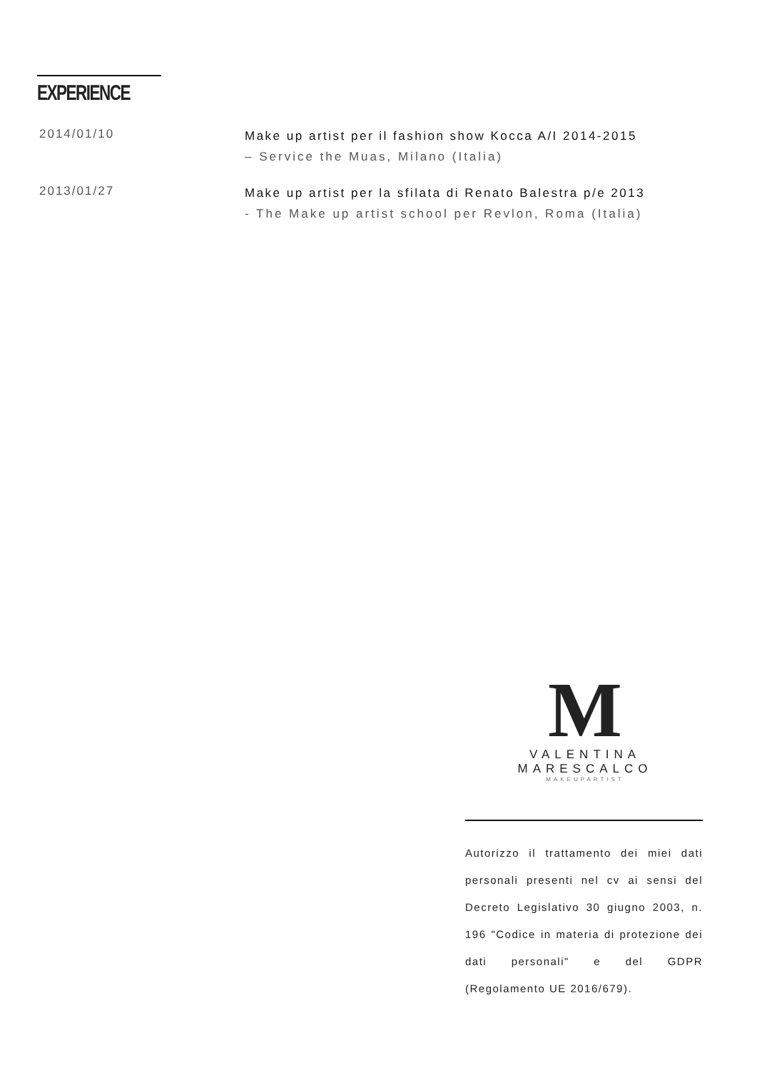EXPERIENCE
2014/01/10
Make up artist per il fashion show Kocca A/I 2014-2015
– Service the Muas, Milano (Italia)
2013/01/27
Make up artist per la sfilata di Renato Balestra p/e 2013
- The Make up artist school per Revlon, Roma (Italia)
M
VALENTINA MARESCALCO
MAKEUPARTIST
Autorizzo il trattamento dei miei dati personali presenti nel cv ai sensi del Decreto Legislativo 30 giugno 2003, n. 196 "Codice in materia di protezione dei dati personali" e del GDPR (Regolamento UE 2016/679).